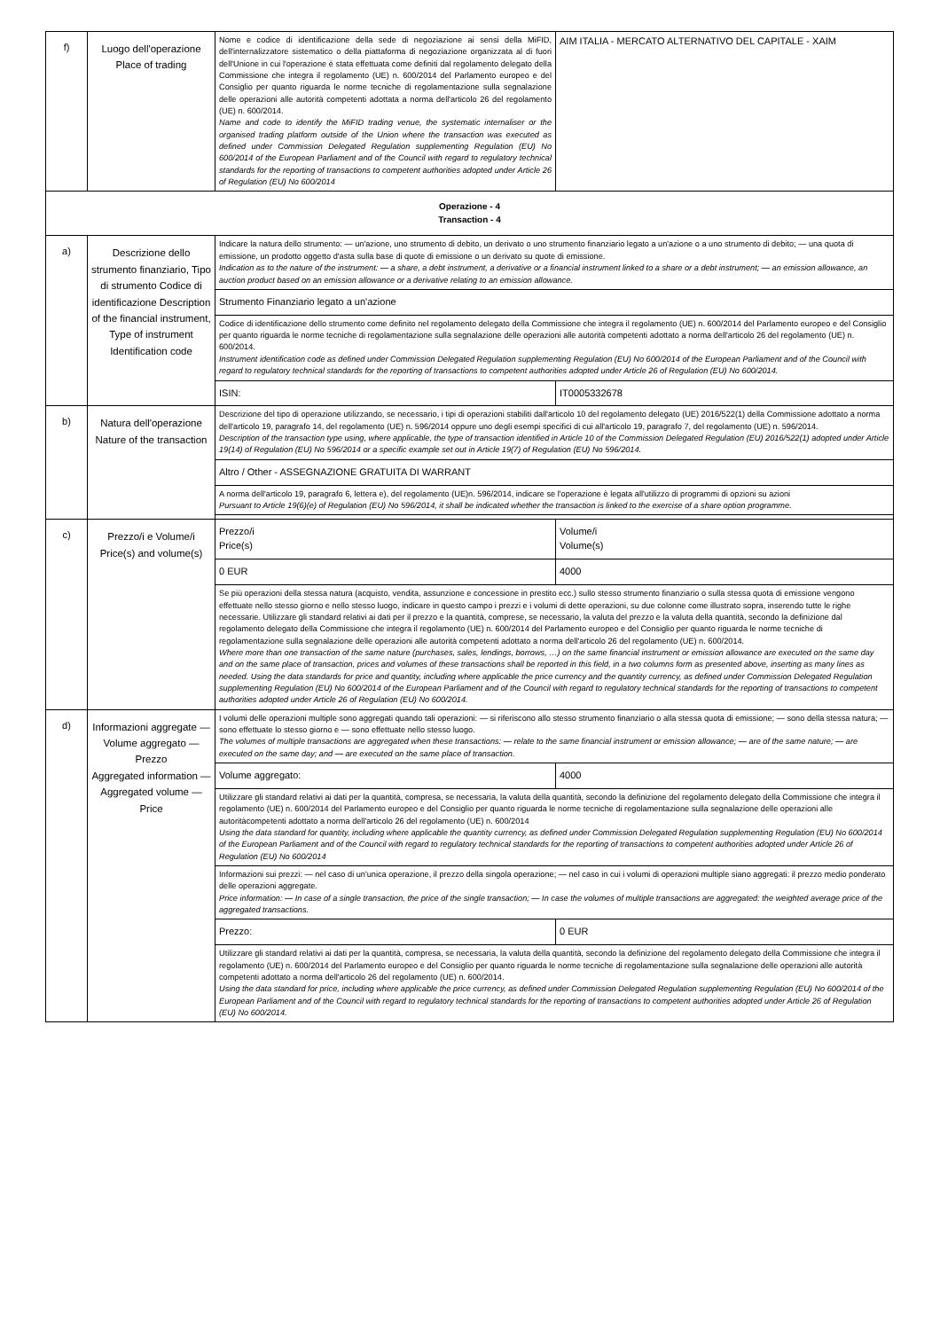| f) | Luogo dell'operazione Place of trading | Nome e codice di identificazione della sede di negoziazione ai sensi della MiFID, dell'internalizzatore sistematico o della piattaforma di negoziazione organizzata al di fuori dell'Unione in cui l'operazione è stata effettuata come definiti dal regolamento delegato della Commissione che integra il regolamento (UE) n. 600/2014 del Parlamento europeo e del Consiglio per quanto riguarda le norme tecniche di regolamentazione sulla segnalazione delle operazioni alle autorità competenti adottata a norma dell'articolo 26 del regolamento (UE) n. 600/2014. Name and code to identify the MiFID trading venue, the systematic internaliser or the organised trading platform outside of the Union where the transaction was executed as defined under Commission Delegated Regulation supplementing Regulation (EU) No 600/2014 of the European Parliament and of the Council with regard to regulatory technical standards for the reporting of transactions to competent authorities adopted under Article 26 of Regulation (EU) No 600/2014 | AIM ITALIA - MERCATO ALTERNATIVO DEL CAPITALE - XAIM | |
| Operazione - 4 Transaction - 4 | | | | |
| a) | Descrizione dello strumento finanziario, Tipo di strumento Codice di identificazione Description of the financial instrument, Type of instrument Identification code | Indicare la natura dello strumento: — un'azione, uno strumento di debito, un derivato o uno strumento finanziario legato a un'azione o a uno strumento di debito; — una quota di emissione, un prodotto oggetto d'asta sulla base di quote di emissione o un derivato su quote di emissione. Indication as to the nature of the instrument: — a share, a debt instrument, a derivative or a financial instrument linked to a share or a debt instrument; — an emission allowance, an auction product based on an emission allowance or a derivative relating to an emission allowance. | | |
| | | Strumento Finanziario legato a un'azione | | |
| | | Codice di identificazione dello strumento come definito nel regolamento delegato della Commissione che integra il regolamento (UE) n. 600/2014 del Parlamento europeo e del Consiglio per quanto riguarda le norme tecniche di regolamentazione sulla segnalazione delle operazioni alle autorità competenti adottato a norma dell'articolo 26 del regolamento (UE) n. 600/2014. Instrument identification code as defined under Commission Delegated Regulation supplementing Regulation (EU) No 600/2014 of the European Parliament and of the Council with regard to regulatory technical standards for the reporting of transactions to competent authorities adopted under Article 26 of Regulation (EU) No 600/2014. | | |
| | | ISIN: | IT0005332678 | |
| b) | Natura dell'operazione Nature of the transaction | Descrizione del tipo di operazione utilizzando, se necessario, i tipi di operazioni stabiliti dall'articolo 10 del regolamento delegato (UE) 2016/522(1) della Commissione adottato a norma dell'articolo 19, paragrafo 14, del regolamento (UE) n. 596/2014 oppure uno degli esempi specifici di cui all'articolo 19, paragrafo 7, del regolamento (UE) n. 596/2014. Description of the transaction type using, where applicable, the type of transaction identified in Article 10 of the Commission Delegated Regulation (EU) 2016/522(1) adopted under Article 19(14) of Regulation (EU) No 596/2014 or a specific example set out in Article 19(7) of Regulation (EU) No 596/2014. | | |
| | | Altro / Other - ASSEGNAZIONE GRATUITA DI WARRANT | | |
| | | A norma dell'articolo 19, paragrafo 6, lettera e), del regolamento (UE)n. 596/2014, indicare se l'operazione è legata all'utilizzo di programmi di opzioni su azioni Pursuant to Article 19(6)(e) of Regulation (EU) No 596/2014, it shall be indicated whether the transaction is linked to the exercise of a share option programme. | | |
| c) | Prezzo/i e Volume/i Price(s) and volume(s) | Prezzo/i Price(s) | | Volume/i Volume(s) |
| | | 0 EUR | | 4000 |
| | | Se più operazioni della stessa natura (acquisto, vendita, assunzione e concessione in prestito ecc.) sullo stesso strumento finanziario o sulla stessa quota di emissione vengono effettuate nello stesso giorno e nello stesso luogo, indicare in questo campo i prezzi e i volumi di dette operazioni, su due colonne come illustrato sopra, inserendo tutte le righe necessarie. Utilizzare gli standard relativi ai dati per il prezzo e la quantità, comprese, se necessario, la valuta del prezzo e la valuta della quantità, secondo la definizione dal regolamento delegato della Commissione che integra il regolamento (UE) n. 600/2014 del Parlamento europeo e del Consiglio per quanto riguarda le norme tecniche di regolamentazione sulla segnalazione delle operazioni alle autorità competenti adottato a norma dell'articolo 26 del regolamento (UE) n. 600/2014. Where more than one transaction of the same nature (purchases, sales, lendings, borrows, …) on the same financial instrument or emission allowance are executed on the same day and on the same place of transaction, prices and volumes of these transactions shall be reported in this field, in a two columns form as presented above, inserting as many lines as needed. Using the data standards for price and quantity, including where applicable the price currency and the quantity currency, as defined under Commission Delegated Regulation supplementing Regulation (EU) No 600/2014 of the European Parliament and of the Council with regard to regulatory technical standards for the reporting of transactions to competent authorities adopted under Article 26 of Regulation (EU) No 600/2014. | | |
| d) | Informazioni aggregate — Volume aggregato — Prezzo Aggregated information — Aggregated volume — Price | I volumi delle operazioni multiple sono aggregati quando tali operazioni: — si riferiscono allo stesso strumento finanziario o alla stessa quota di emissione; — sono della stessa natura; — sono effettuate lo stesso giorno e — sono effettuate nello stesso luogo. The volumes of multiple transactions are aggregated when these transactions: — relate to the same financial instrument or emission allowance; — are of the same nature; — are executed on the same day; and — are executed on the same place of transaction. | | |
| | | Volume aggregato: | 4000 | |
| | | Utilizzare gli standard relativi ai dati per la quantità, compresa, se necessaria, la valuta della quantità, secondo la definizione del regolamento delegato della Commissione che integra il regolamento (UE) n. 600/2014 del Parlamento europeo e del Consiglio per quanto riguarda le norme tecniche di regolamentazione sulla segnalazione delle operazioni alle autoritàcompetenti adottato a norma dell'articolo 26 del regolamento (UE) n. 600/2014 Using the data standard for quantity, including where applicable the quantity currency, as defined under Commission Delegated Regulation supplementing Regulation (EU) No 600/2014 of the European Parliament and of the Council with regard to regulatory technical standards for the reporting of transactions to competent authorities adopted under Article 26 of Regulation (EU) No 600/2014 | | |
| | | Informazioni sui prezzi: — nel caso di un'unica operazione, il prezzo della singola operazione; — nel caso in cui i volumi di operazioni multiple siano aggregati: il prezzo medio ponderato delle operazioni aggregate. Price information: — In case of a single transaction, the price of the single transaction; — In case the volumes of multiple transactions are aggregated: the weighted average price of the aggregated transactions. | | |
| | | Prezzo: | 0 EUR | |
| | | Utilizzare gli standard relativi ai dati per la quantità, compresa, se necessaria, la valuta della quantità, secondo la definizione del regolamento delegato della Commissione che integra il regolamento (UE) n. 600/2014 del Parlamento europeo e del Consiglio per quanto riguarda le norme tecniche di regolamentazione sulla segnalazione delle operazioni alle autorità competenti adottato a norma dell'articolo 26 del regolamento (UE) n. 600/2014. Using the data standard for price, including where applicable the price currency, as defined under Commission Delegated Regulation supplementing Regulation (EU) No 600/2014 of the European Parliament and of the Council with regard to regulatory technical standards for the reporting of transactions to competent authorities adopted under Article 26 of Regulation (EU) No 600/2014. | | |